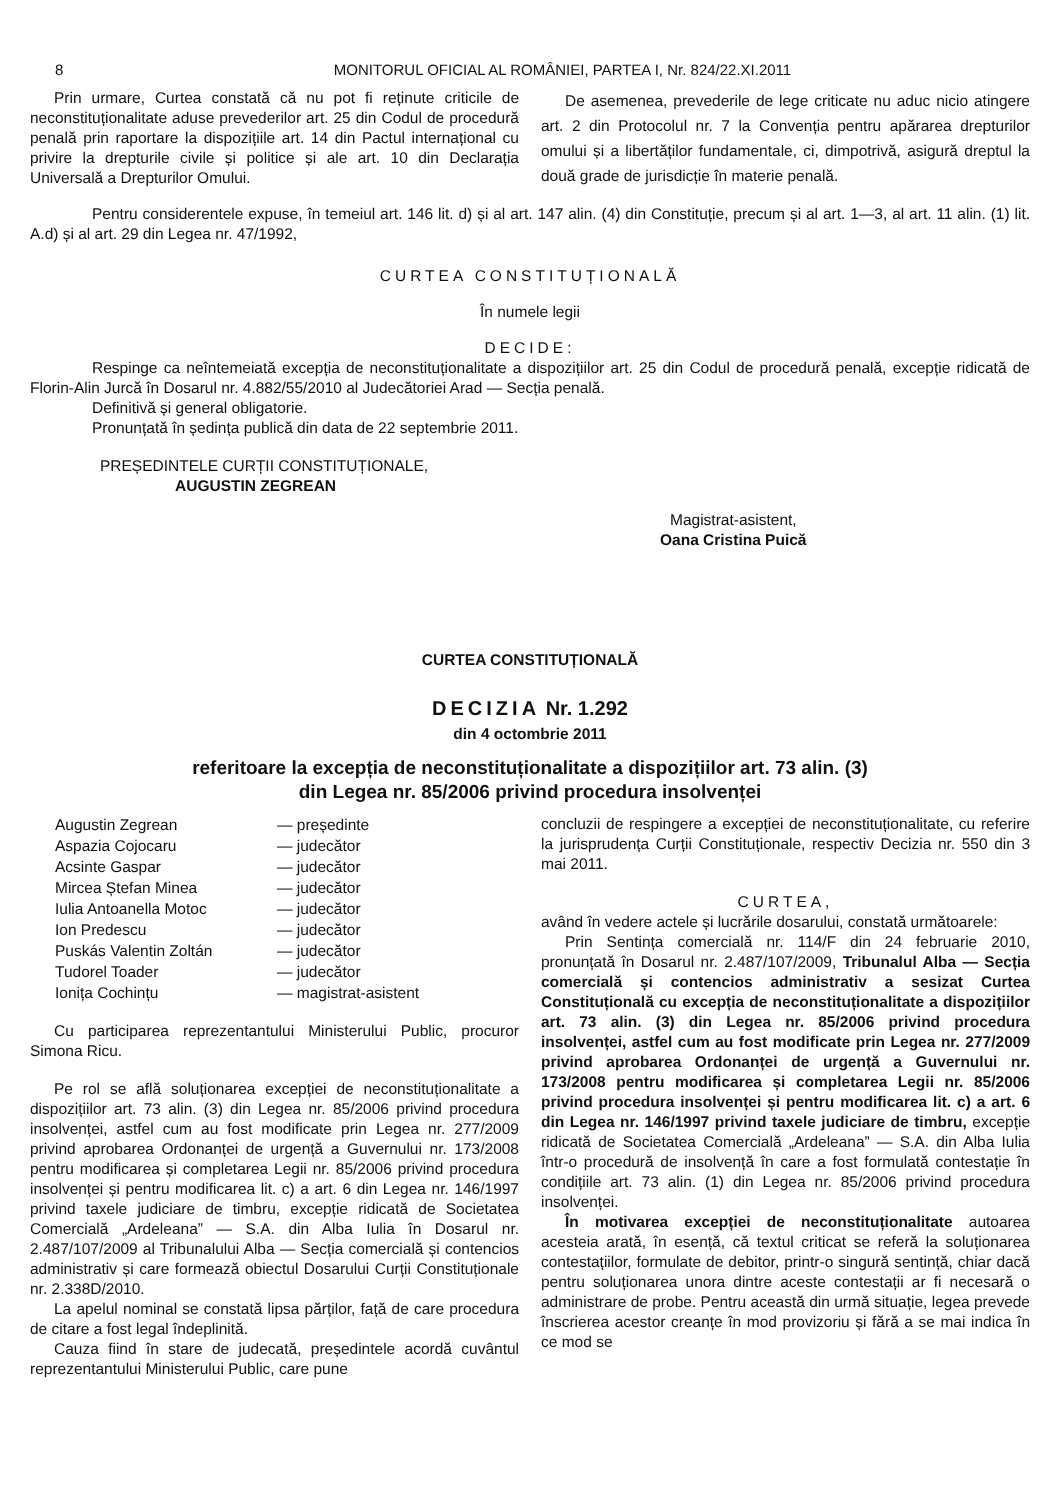8 MONITORUL OFICIAL AL ROMÂNIEI, PARTEA I, Nr. 824/22.XI.2011
Prin urmare, Curtea constată că nu pot fi reținute criticile de neconstituționalitate aduse prevederilor art. 25 din Codul de procedură penală prin raportare la dispozițiile art. 14 din Pactul internațional cu privire la drepturile civile și politice și ale art. 10 din Declarația Universală a Drepturilor Omului.
De asemenea, prevederile de lege criticate nu aduc nicio atingere art. 2 din Protocolul nr. 7 la Convenția pentru apărarea drepturilor omului și a libertăților fundamentale, ci, dimpotrivă, asigură dreptul la două grade de jurisdicție în materie penală.
Pentru considerentele expuse, în temeiul art. 146 lit. d) și al art. 147 alin. (4) din Constituție, precum și al art. 1—3, al art. 11 alin. (1) lit. A.d) și al art. 29 din Legea nr. 47/1992,
CURTEA CONSTITUȚIONALĂ
În numele legii
DECIDE:
Respinge ca neîntemeiată excepția de neconstituționalitate a dispozițiilor art. 25 din Codul de procedură penală, excepție ridicată de Florin-Alin Jurcă în Dosarul nr. 4.882/55/2010 al Judecătoriei Arad — Secția penală.
Definitivă și general obligatorie.
Pronunțată în ședința publică din data de 22 septembrie 2011.
PREȘEDINTELE CURȚII CONSTITUȚIONALE,
AUGUSTIN ZEGREAN
Magistrat-asistent,
Oana Cristina Puică
CURTEA CONSTITUȚIONALĂ
DECIZIA Nr. 1.292
din 4 octombrie 2011
referitoare la excepția de neconstituționalitate a dispozițiilor art. 73 alin. (3)
din Legea nr. 85/2006 privind procedura insolvenței
| Augustin Zegrean | — președinte |
| Aspazia Cojocaru | — judecător |
| Acsinte Gaspar | — judecător |
| Mircea Ștefan Minea | — judecător |
| Iulia Antoanella Motoc | — judecător |
| Ion Predescu | — judecător |
| Puskás Valentin Zoltán | — judecător |
| Tudorel Toader | — judecător |
| Ionița Cochințu | — magistrat-asistent |
Cu participarea reprezentantului Ministerului Public, procuror Simona Ricu.
Pe rol se află soluționarea excepției de neconstituționalitate a dispozițiilor art. 73 alin. (3) din Legea nr. 85/2006 privind procedura insolvenței, astfel cum au fost modificate prin Legea nr. 277/2009 privind aprobarea Ordonanței de urgență a Guvernului nr. 173/2008 pentru modificarea și completarea Legii nr. 85/2006 privind procedura insolvenței și pentru modificarea lit. c) a art. 6 din Legea nr. 146/1997 privind taxele judiciare de timbru, excepție ridicată de Societatea Comercială „Ardeleana” — S.A. din Alba Iulia în Dosarul nr. 2.487/107/2009 al Tribunalului Alba — Secția comercială și contencios administrativ și care formează obiectul Dosarului Curții Constituționale nr. 2.338D/2010.
La apelul nominal se constată lipsa părților, față de care procedura de citare a fost legal îndeplinită.
Cauza fiind în stare de judecată, președintele acordă cuvântul reprezentantului Ministerului Public, care pune
concluzii de respingere a excepției de neconstituționalitate, cu referire la jurisprudența Curții Constituționale, respectiv Decizia nr. 550 din 3 mai 2011.
CURTEA,
având în vedere actele și lucrările dosarului, constată următoarele:
Prin Sentința comercială nr. 114/F din 24 februarie 2010, pronunțată în Dosarul nr. 2.487/107/2009, Tribunalul Alba — Secția comercială și contencios administrativ a sesizat Curtea Constituțională cu excepția de neconstituționalitate a dispozițiilor art. 73 alin. (3) din Legea nr. 85/2006 privind procedura insolvenței, astfel cum au fost modificate prin Legea nr. 277/2009 privind aprobarea Ordonanței de urgență a Guvernului nr. 173/2008 pentru modificarea și completarea Legii nr. 85/2006 privind procedura insolvenței și pentru modificarea lit. c) a art. 6 din Legea nr. 146/1997 privind taxele judiciare de timbru, excepție ridicată de Societatea Comercială „Ardeleana” — S.A. din Alba Iulia într-o procedură de insolvență în care a fost formulată contestație în condițiile art. 73 alin. (1) din Legea nr. 85/2006 privind procedura insolvenței.
În motivarea excepției de neconstituționalitate autoarea acesteia arată, în esență, că textul criticat se referă la soluționarea contestațiilor, formulate de debitor, printr-o singură sentință, chiar dacă pentru soluționarea unora dintre aceste contestații ar fi necesară o administrare de probe. Pentru această din urmă situație, legea prevede înscrierea acestor creanțe în mod provizoriu și fără a se mai indica în ce mod se